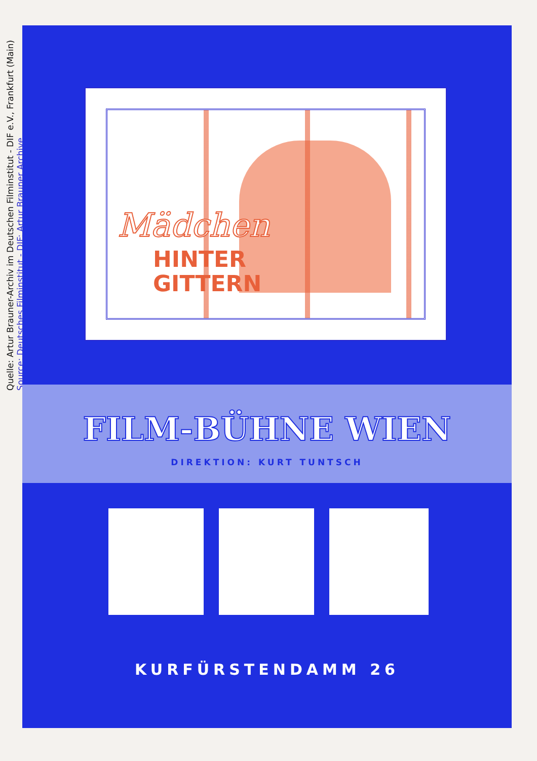Quelle: Artur Brauner-Archiv im Deutschen Filminstitut - DIF e.V., Frankfurt (Main)
Source: Deutsches Filminstitut - DIF: Artur Brauner Archive
Mädchen
HINTER
GITTERN
FILM-BÜHNE WIEN
DIREKTION: KURT TUNTSCH
KURFÜRSTENDAMM 26